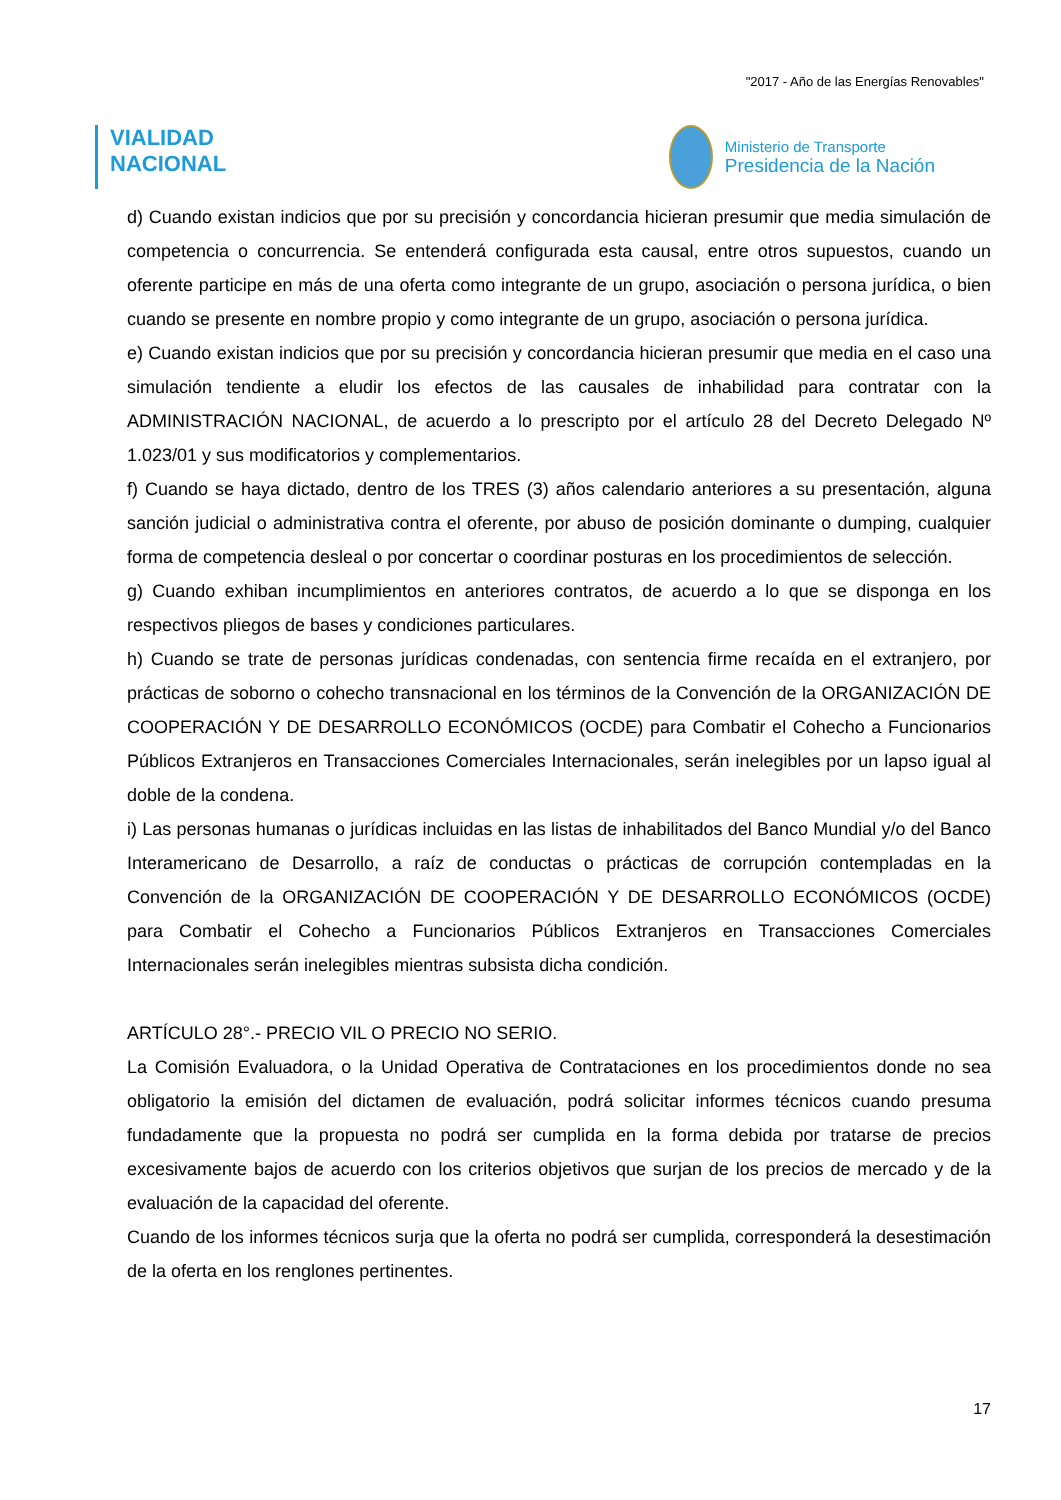"2017 - Año de las Energías Renovables"
VIALIDAD
NACIONAL
Ministerio de Transporte
Presidencia de la Nación
d) Cuando existan indicios que por su precisión y concordancia hicieran presumir que media simulación de competencia o concurrencia. Se entenderá configurada esta causal, entre otros supuestos, cuando un oferente participe en más de una oferta como integrante de un grupo, asociación o persona jurídica, o bien cuando se presente en nombre propio y como integrante de un grupo, asociación o persona jurídica.
e) Cuando existan indicios que por su precisión y concordancia hicieran presumir que media en el caso una simulación tendiente a eludir los efectos de las causales de inhabilidad para contratar con la ADMINISTRACIÓN NACIONAL, de acuerdo a lo prescripto por el artículo 28 del Decreto Delegado Nº 1.023/01 y sus modificatorios y complementarios.
f) Cuando se haya dictado, dentro de los TRES (3) años calendario anteriores a su presentación, alguna sanción judicial o administrativa contra el oferente, por abuso de posición dominante o dumping, cualquier forma de competencia desleal o por concertar o coordinar posturas en los procedimientos de selección.
g) Cuando exhiban incumplimientos en anteriores contratos, de acuerdo a lo que se disponga en los respectivos pliegos de bases y condiciones particulares.
h) Cuando se trate de personas jurídicas condenadas, con sentencia firme recaída en el extranjero, por prácticas de soborno o cohecho transnacional en los términos de la Convención de la ORGANIZACIÓN DE COOPERACIÓN Y DE DESARROLLO ECONÓMICOS (OCDE) para Combatir el Cohecho a Funcionarios Públicos Extranjeros en Transacciones Comerciales Internacionales, serán inelegibles por un lapso igual al doble de la condena.
i) Las personas humanas o jurídicas incluidas en las listas de inhabilitados del Banco Mundial y/o del Banco Interamericano de Desarrollo, a raíz de conductas o prácticas de corrupción contempladas en la Convención de la ORGANIZACIÓN DE COOPERACIÓN Y DE DESARROLLO ECONÓMICOS (OCDE) para Combatir el Cohecho a Funcionarios Públicos Extranjeros en Transacciones Comerciales Internacionales serán inelegibles mientras subsista dicha condición.
ARTÍCULO 28°.- PRECIO VIL O PRECIO NO SERIO.
La Comisión Evaluadora, o la Unidad Operativa de Contrataciones en los procedimientos donde no sea obligatorio la emisión del dictamen de evaluación, podrá solicitar informes técnicos cuando presuma fundadamente que la propuesta no podrá ser cumplida en la forma debida por tratarse de precios excesivamente bajos de acuerdo con los criterios objetivos que surjan de los precios de mercado y de la evaluación de la capacidad del oferente.
Cuando de los informes técnicos surja que la oferta no podrá ser cumplida, corresponderá la desestimación de la oferta en los renglones pertinentes.
17